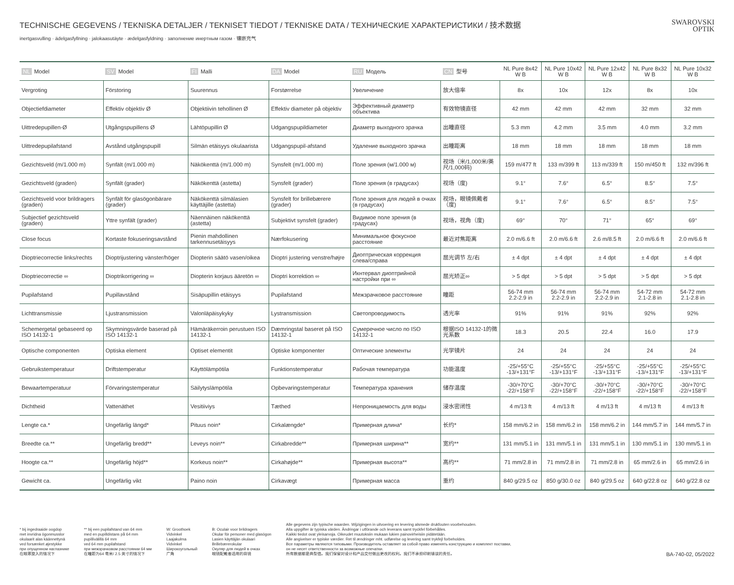TECHNISCHE GEGEVENS / TEKNISKA DETALJER / TEKNISET TIEDOT / TEKNISKE DATA / ТЕХНИЧЕСКИЕ ХАРАКТЕРИСТИКИ / 技术数据
inertgasvulling · ädelgasfyllning · jalokaasutäyte · ædelgasfyldning · заполнение инертным газом · 镶嵌充气
SWAROVSKI
OPTIK
| NL Model | SV Model | FI Malli | DA Model | RU Модель | CN 型号 | NL Pure 8x42 W B | NL Pure 10x42 W B | NL Pure 12x42 W B | NL Pure 8x32 W B | NL Pure 10x32 W B |
| --- | --- | --- | --- | --- | --- | --- | --- | --- | --- | --- |
| Vergroting | Förstoring | Suurennus | Forstørrelse | Увеличение | 放大倍率 | 8x | 10x | 12x | 8x | 10x |
| Objectiefdiameter | Effektiv objektiv Ø | Objektiivin tehollinen Ø | Effektiv diameter på objektiv | Эффективный диаметр объектива | 有效物镜直径 | 42 mm | 42 mm | 42 mm | 32 mm | 32 mm |
| Uittredepupillen-Ø | Utgångspupillens Ø | Lähtöpupillin Ø | Udgangspupildiameter | Диаметр выходного зрачка | 出瞳直径 | 5.3 mm | 4.2 mm | 3.5 mm | 4.0 mm | 3.2 mm |
| Uittredepupilafstand | Avstånd utgångspupill | Silmän etäisyys okulaarista | Udgangspupil-afstand | Удаление выходного зрачка | 出瞳距离 | 18 mm | 18 mm | 18 mm | 18 mm | 18 mm |
| Gezichtsveld (m/1.000 m) | Synfält (m/1.000 m) | Näkökenttä (m/1.000 m) | Synsfelt (m/1.000 m) | Поле зрения (м/1.000 м) | 视场（米/1,000米/英尺/1,000码) | 159 m/477 ft | 133 m/399 ft | 113 m/339 ft | 150 m/450 ft | 132 m/396 ft |
| Gezichtsveld (graden) | Synfält (grader) | Näkökenttä (astetta) | Synsfelt (grader) | Поле зрения (в градусах) | 视场（度) | 9.1° | 7.6° | 6.5° | 8.5° | 7.5° |
| Gezichtsveld voor brildragers (graden) | Synfält för glasögonbärare (grader) | Näkökenttä silmälasien käyttäjille (astetta) | Synsfelt for brillebærere (grader) | Поле зрения для людей в очках (в градусах) | 视场，眼镜佩戴者（度) | 9.1° | 7.6° | 6.5° | 8.5° | 7.5° |
| Subjectief gezichtsveld (graden) | Yttre synfält (grader) | Näennäinen näkökenttä (astetta) | Subjektivt synsfelt (grader) | Видимое поле зрения (в градусах) | 视场，视角（度) | 69° | 70° | 71° | 65° | 69° |
| Close focus | Kortaste fokuseringsavstånd | Pienin mahdollinen tarkennusetäisyys | Nærfokusering | Минимальное фокусное расстояние | 最近对焦距离 | 2.0 m/6.6 ft | 2.0 m/6.6 ft | 2.6 m/8.5 ft | 2.0 m/6.6 ft | 2.0 m/6.6 ft |
| Dioptriecorrectie links/rechts | Dioptrijustering vänster/höger | Diopterin säätö vasen/oikea | Dioptri justering venstre/højre | Диоптрическая коррекция слева/справа | 屈光调节 左/右 | ± 4 dpt | ± 4 dpt | ± 4 dpt | ± 4 dpt | ± 4 dpt |
| Dioptriecorrectie ∞ | Dioptrikorrigering ∞ | Diopterin korjaus ääretön ∞ | Dioptri korrektion ∞ | Икнтервал диоптрийной настройки при ∞ | 屈光矫正∞ | > 5 dpt | > 5 dpt | > 5 dpt | > 5 dpt | > 5 dpt |
| Pupilafstand | Pupillavstånd | Sisäpupillin etäisyys | Pupilafstand | Межзрачковое расстояние | 瞳距 | 56-74 mm 2.2-2.9 in | 56-74 mm 2.2-2.9 in | 56-74 mm 2.2-2.9 in | 54-72 mm 2.1-2.8 in | 54-72 mm 2.1-2.8 in |
| Lichttransmissie | Ljustransmission | Valonläpäisykyky | Lystransmission | Светопроводимость | 透光率 | 91% | 91% | 91% | 92% | 92% |
| Schemergetal gebaseerd op ISO 14132-1 | Skymningsvärde baserad på ISO 14132-1 | Hämäräkerroin perustuen ISO 14132-1 | Dæmringstal baseret på ISO 14132-1 | Сумеречное число по ISO 14132-1 | 根据ISO 14132-1的微光系数 | 18.3 | 20.5 | 22.4 | 16.0 | 17.9 |
| Optische componenten | Optiska element | Optiset elementit | Optiske komponenter | Оптические элементы | 光学镜片 | 24 | 24 | 24 | 24 | 24 |
| Gebruikstemperatuur | Driftstemperatur | Käyttölämpötila | Funktionstemperatur | Рабочая температура | 功能温度 | -25/+55°C -13/+131°F | -25/+55°C -13/+131°F | -25/+55°C -13/+131°F | -25/+55°C -13/+131°F | -25/+55°C -13/+131°F |
| Bewaartemperatuur | Förvaringstemperatur | Säilytyslämpötila | Opbevaringstemperatur | Температура хранения | 储存温度 | -30/+70°C -22/+158°F | -30/+70°C -22/+158°F | -30/+70°C -22/+158°F | -30/+70°C -22/+158°F | -30/+70°C -22/+158°F |
| Dichtheid | Vattenäthet | Vesitiiviys | Tæthed | Непроницаемость для воды | 浸水密闭性 | 4 m/13 ft | 4 m/13 ft | 4 m/13 ft | 4 m/13 ft | 4 m/13 ft |
| Lengte ca.* | Ungefärlig längd* | Pituus noin* | Cirkalængde* | Примерная длина* | 长约* | 158 mm/6.2 in | 158 mm/6.2 in | 158 mm/6.2 in | 144 mm/5.7 in | 144 mm/5.7 in |
| Breedte ca.** | Ungefärlig bredd** | Leveys noin** | Cirkabredde** | Примерная ширина** | 宽约** | 131 mm/5.1 in | 131 mm/5.1 in | 131 mm/5.1 in | 130 mm/5.1 in | 130 mm/5.1 in |
| Hoogte ca.** | Ungefärlig höjd** | Korkeus noin** | Cirkahøjde** | Примерная высота** | 高约** | 71 mm/2.8 in | 71 mm/2.8 in | 71 mm/2.8 in | 65 mm/2.6 in | 65 mm/2.6 in |
| Gewicht ca. | Ungefärlig vikt | Paino noin | Cirkavægt | Примерная масса | 重约 | 840 g/29.5 oz | 850 g/30.0 oz | 840 g/29.5 oz | 640 g/22.8 oz | 640 g/22.8 oz |
* bij ingedraaide oogdop
met invridna ögonmusslor
okulaarit alas käännettynä
ved forsænket øjestykke
при опущенном наглазнике
在眼罩旋入的情况下
** bij een pupilafstand van 64 mm
med en pupilldistans på 64 mm
pupillivälillä 64 mm
ved 64 mm pupilafstand
при межзрачковом расстоянии 64 мм
在瞳距为64 毫米/ 2.5 英寸的情况下
W: Groothoek
Vidvinkel
Laajakulma
Vidvinkel
Широкоугольный
广角
B: Oculair voor brildragers
Okular för personer med glasögon
Lasien käyttäjän okulaari
Brillebærerokular
Окуляр для людей в очках
眼镜配戴者适用的目镜
Alle gegevens zijn typische waarden. Wijzigingen in uitvoering en levering alsmede drukfouten voorbehouden.
Alla uppgifter är typiska värden. Ändringar i utförande och leverans samt tryckfel förbehålles.
Kaikki tiedot ovat yleisarvoja. Oikeudet muutoksiin mukaan lukien painovirheisiin pidätetään.
Alle angivelser er typiske værdier. Ret til ændringer mht. udførelse og levering samt trykfejl forbeholdes.
Все параметры являются типовыми. Производитель оставляет за собой право изменять конструкцию и комплект поставки,
он не несет ответственности за возможные опечатки.
所有数据都是典型值。我们保留对设计和产品交付做出更改的权利。我们不承担印刷错误的责任。
BA-740-02, 05/2022